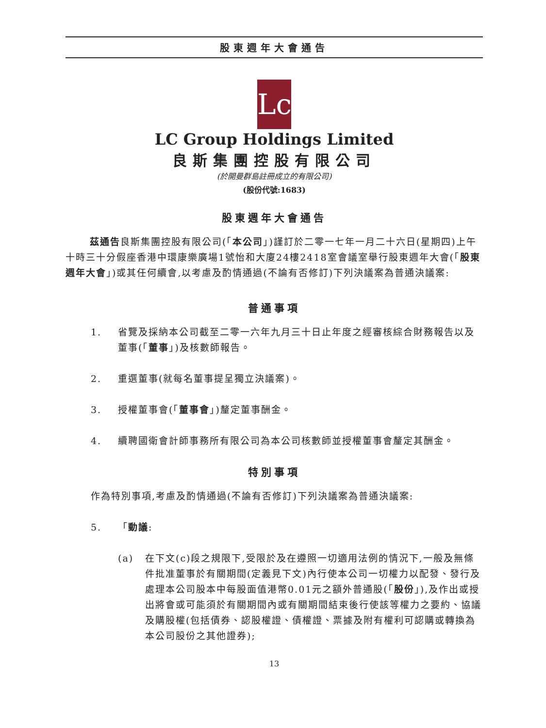股東週年大會通告
Lc
LC Group Holdings Limited
良斯集團控股有限公司
(於開曼群島註冊成立的有限公司)
(股份代號:1683)
股東週年大會通告
茲通告良斯集團控股有限公司(「本公司」)謹訂於二零一七年一月二十六日(星期四)上午十時三十分假座香港中環康樂廣場1號怡和大廈24樓2418室會議室舉行股東週年大會(「股東週年大會」)或其任何續會,以考慮及酌情通過(不論有否修訂)下列決議案為普通決議案:
普通事項
1. 省覽及採納本公司截至二零一六年九月三十日止年度之經審核綜合財務報告以及董事(「董事」)及核數師報告。
2. 重選董事(就每名董事提呈獨立決議案)。
3. 授權董事會(「董事會」)釐定董事酬金。
4. 續聘國衛會計師事務所有限公司為本公司核數師並授權董事會釐定其酬金。
特別事項
作為特別事項,考慮及酌情通過(不論有否修訂)下列決議案為普通決議案:
5. 「動議:
(a) 在下文(c)段之規限下,受限於及在遵照一切適用法例的情況下,一般及無條件批准董事於有關期間(定義見下文)內行使本公司一切權力以配發、發行及處理本公司股本中每股面值港幣0.01元之額外普通股(「股份」),及作出或授出將會或可能須於有關期間內或有關期間結束後行使該等權力之要約、協議及購股權(包括債券、認股權證、債權證、票據及附有權利可認購或轉換為本公司股份之其他證券);
13